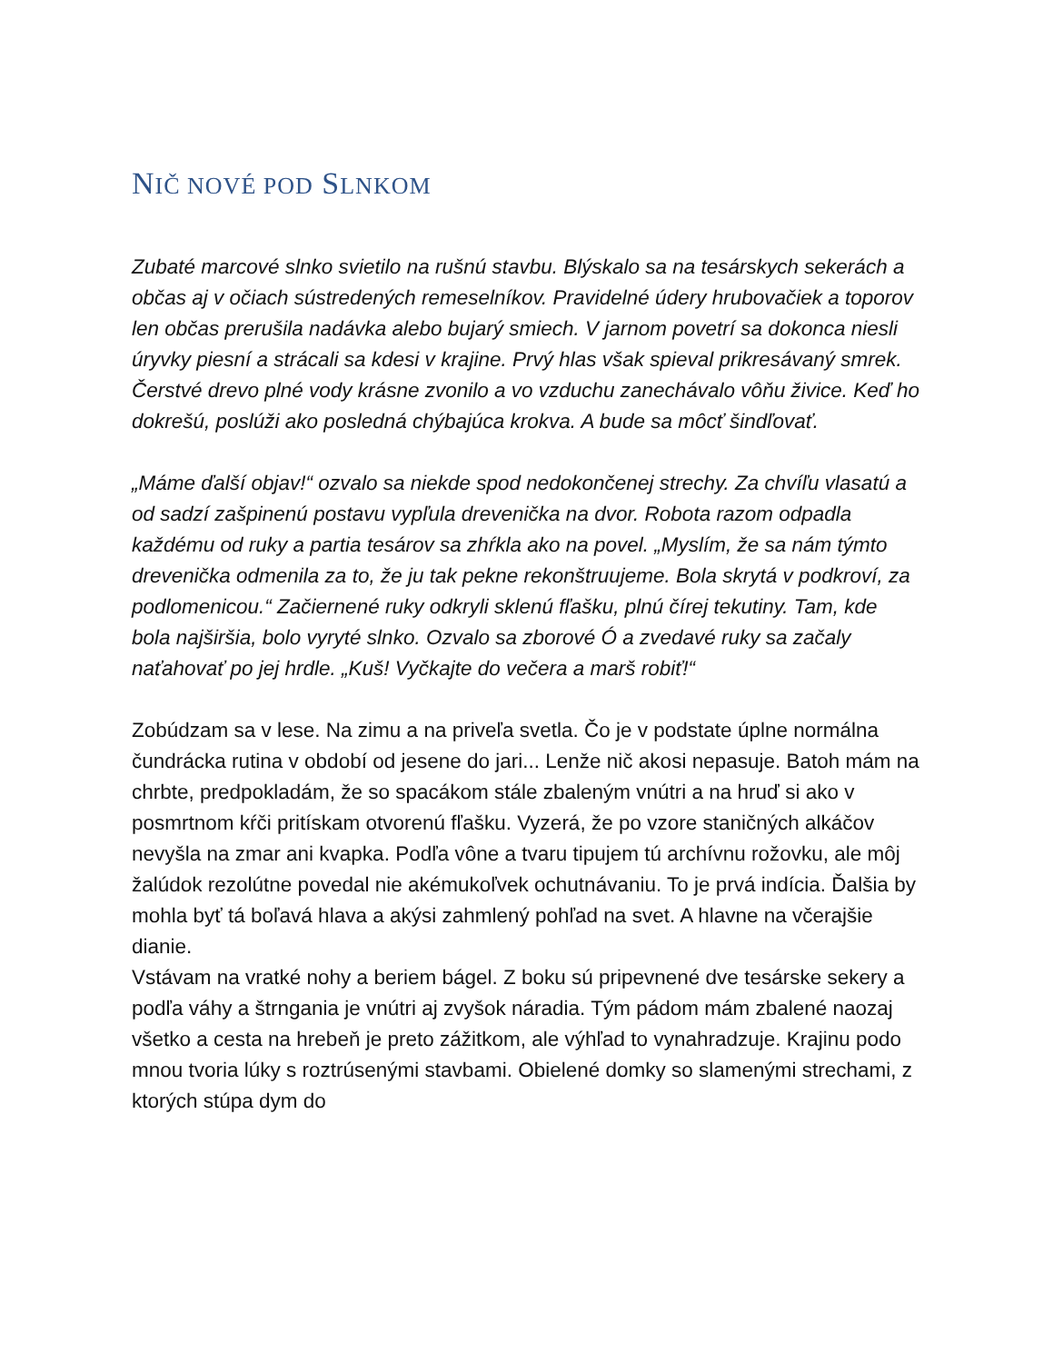NIČ NOVÉ POD SLNKOM
Zubaté marcové slnko svietilo na rušnú stavbu. Blýskalo sa na tesárskych sekerách a občas aj v očiach sústredených remeselníkov. Pravidelné údery hrubovačiek a toporov len občas prerušila nadávka alebo bujarý smiech. V jarnom povetrí sa dokonca niesli úryvky piesní a strácali sa kdesi v krajine. Prvý hlas však spieval prikresávaný smrek. Čerstvé drevo plné vody krásne zvonilo a vo vzduchu zanechávalo vôňu živice. Keď ho dokrešú, poslúži ako posledná chýbajúca krokva. A bude sa môcť šindľovať.
„Máme ďalší objav!“ ozvalo sa niekde spod nedokončenej strechy. Za chvíľu vlasatú a od sadzí zašpinenú postavu vypľula drevenička na dvor. Robota razom odpadla každému od ruky a partia tesárov sa zhŕkla ako na povel. „Myslím, že sa nám týmto drevenička odmenila za to, že ju tak pekne rekonštruujeme. Bola skrytá v podkroví, za podlomenicou.“ Začiernené ruky odkryli sklenú fľašku, plnú čírej tekutiny. Tam, kde bola najširšia, bolo vyryté slnko. Ozvalo sa zborové Ó a zvedavé ruky sa začaly naťahovať po jej hrdle. „Kuš! Vyčkajte do večera a marš robiť!“
Zobúdzam sa v lese. Na zimu a na priveľa svetla. Čo je v podstate úplne normálna čundrácka rutina v období od jesene do jari... Lenže nič akosi nepasuje. Batoh mám na chrbte, predpokladám, že so spacákom stále zbaleným vnútri a na hruď si ako v posmrtnom kŕči pritískam otvorenú fľašku. Vyzerá, že po vzore staničných alkáčov nevyšla na zmar ani kvapka. Podľa vône a tvaru tipujem tú archívnu rožovku, ale môj žalúdok rezolútne povedal nie akémukoľvek ochutnávaniu. To je prvá indícia. Ďalšia by mohla byť tá boľavá hlava a akýsi zahmlený pohľad na svet. A hlavne na včerajšie dianie.
Vstávam na vratké nohy a beriem bágel. Z boku sú pripevnené dve tesárske sekery a podľa váhy a štrngania je vnútri aj zvyšok náradia. Tým pádom mám zbalené naozaj všetko a cesta na hrebeň je preto zážitkom, ale výhľad to vynahradzuje. Krajinu podo mnou tvoria lúky s roztrúsenými stavbami. Obielené domky so slamenými strechami, z ktorých stúpa dym do